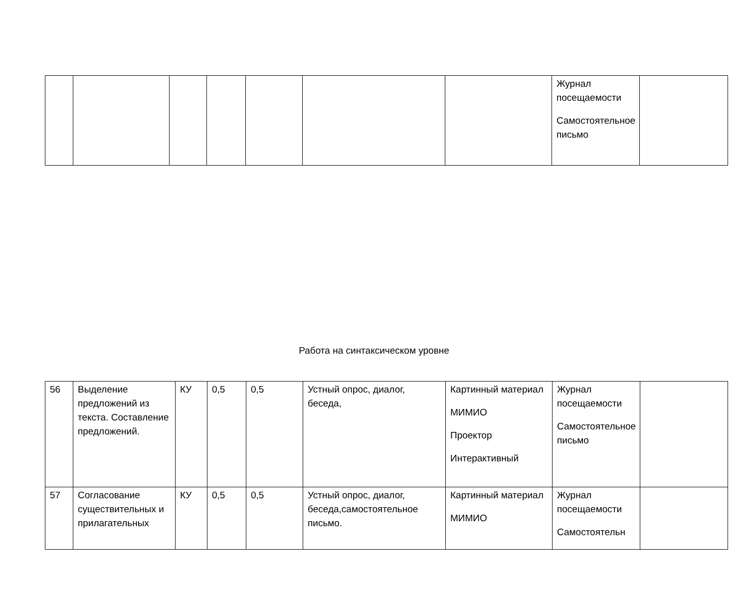| | | | | | | | Журнал посещаемости Самостоятельное письмо | |
Работа на синтаксическом уровне
| 56 | Выделение предложений из текста. Составление предложений. | КУ | 0,5 | 0,5 | Устный опрос, диалог, беседа, | Картинный материал МИМИО Проектор Интерактивный | Журнал посещаемости Самостоятельное письмо | |
| 57 | Согласование существительных и прилагательных | КУ | 0,5 | 0,5 | Устный опрос, диалог, беседа,самостоятельное письмо. | Картинный материал МИМИО | Журнал посещаемости Самостоятельн | |